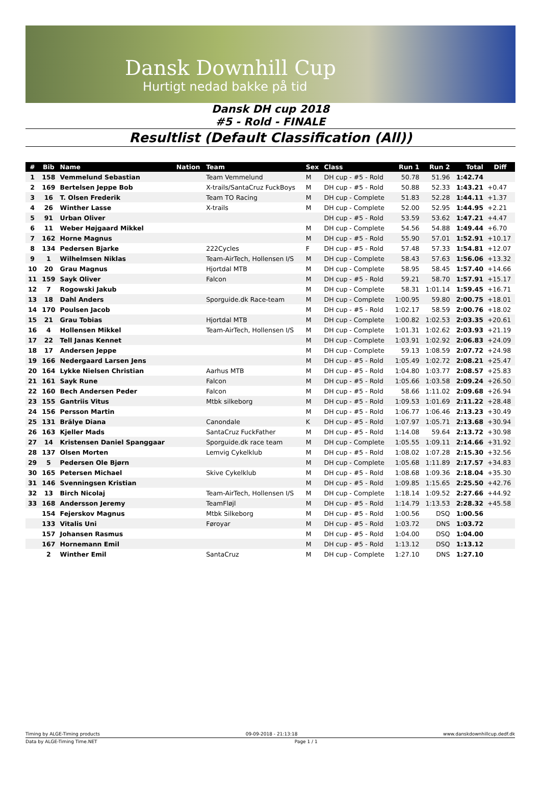Dansk Downhill Cup
Hurtigt nedad bakke på tid
Dansk DH cup 2018
#5 - Rold - FINALE
Resultlist (Default Classification (All))
| # | Bib | Name | Nation | Team | Sex | Class | Run 1 | Run 2 | Total | Diff |
| --- | --- | --- | --- | --- | --- | --- | --- | --- | --- | --- |
| 1 | 158 | Vemmelund Sebastian | | Team Vemmelund | M | DH cup - #5 - Rold | 50.78 | 51.96 | 1:42.74 | |
| 2 | 169 | Bertelsen Jeppe Bob | | X-trails/SantaCruz FuckBoys | M | DH cup - #5 - Rold | 50.88 | 52.33 | 1:43.21 | +0.47 |
| 3 | 16 | T. Olsen Frederik | | Team TO Racing | M | DH cup - Complete | 51.83 | 52.28 | 1:44.11 | +1.37 |
| 4 | 26 | Winther Lasse | | X-trails | M | DH cup - Complete | 52.00 | 52.95 | 1:44.95 | +2.21 |
| 5 | 91 | Urban Oliver | | | | DH cup - #5 - Rold | 53.59 | 53.62 | 1:47.21 | +4.47 |
| 6 | 11 | Weber Højgaard Mikkel | | | M | DH cup - Complete | 54.56 | 54.88 | 1:49.44 | +6.70 |
| 7 | 162 | Horne Magnus | | | M | DH cup - #5 - Rold | 55.90 | 57.01 | 1:52.91 | +10.17 |
| 8 | 134 | Pedersen Bjarke | | 222Cycles | F | DH cup - #5 - Rold | 57.48 | 57.33 | 1:54.81 | +12.07 |
| 9 | 1 | Wilhelmsen Niklas | | Team-AirTech, Hollensen I/S | M | DH cup - Complete | 58.43 | 57.63 | 1:56.06 | +13.32 |
| 10 | 20 | Grau Magnus | | Hjortdal MTB | M | DH cup - Complete | 58.95 | 58.45 | 1:57.40 | +14.66 |
| 11 | 159 | Sayk Oliver | | Falcon | M | DH cup - #5 - Rold | 59.21 | 58.70 | 1:57.91 | +15.17 |
| 12 | 7 | Rogowski Jakub | | | M | DH cup - Complete | 58.31 | 1:01.14 | 1:59.45 | +16.71 |
| 13 | 18 | Dahl Anders | | Sporguide.dk Race-team | M | DH cup - Complete | 1:00.95 | 59.80 | 2:00.75 | +18.01 |
| 14 | 170 | Poulsen Jacob | | | M | DH cup - #5 - Rold | 1:02.17 | 58.59 | 2:00.76 | +18.02 |
| 15 | 21 | Grau Tobias | | Hjortdal MTB | M | DH cup - Complete | 1:00.82 | 1:02.53 | 2:03.35 | +20.61 |
| 16 | 4 | Hollensen Mikkel | | Team-AirTech, Hollensen I/S | M | DH cup - Complete | 1:01.31 | 1:02.62 | 2:03.93 | +21.19 |
| 17 | 22 | Tell Janas Kennet | | | M | DH cup - Complete | 1:03.91 | 1:02.92 | 2:06.83 | +24.09 |
| 18 | 17 | Andersen Jeppe | | | M | DH cup - Complete | 59.13 | 1:08.59 | 2:07.72 | +24.98 |
| 19 | 166 | Nedergaard Larsen Jens | | | M | DH cup - #5 - Rold | 1:05.49 | 1:02.72 | 2:08.21 | +25.47 |
| 20 | 164 | Lykke Nielsen Christian | | Aarhus MTB | M | DH cup - #5 - Rold | 1:04.80 | 1:03.77 | 2:08.57 | +25.83 |
| 21 | 161 | Sayk Rune | | Falcon | M | DH cup - #5 - Rold | 1:05.66 | 1:03.58 | 2:09.24 | +26.50 |
| 22 | 160 | Bech Andersen Peder | | Falcon | M | DH cup - #5 - Rold | 58.66 | 1:11.02 | 2:09.68 | +26.94 |
| 23 | 155 | Gantriis Vitus | | Mtbk silkeborg | M | DH cup - #5 - Rold | 1:09.53 | 1:01.69 | 2:11.22 | +28.48 |
| 24 | 156 | Persson Martin | | | M | DH cup - #5 - Rold | 1:06.77 | 1:06.46 | 2:13.23 | +30.49 |
| 25 | 131 | Brälye Diana | | Canondale | K | DH cup - #5 - Rold | 1:07.97 | 1:05.71 | 2:13.68 | +30.94 |
| 26 | 163 | Kjeller Mads | | SantaCruz FuckFather | M | DH cup - #5 - Rold | 1:14.08 | 59.64 | 2:13.72 | +30.98 |
| 27 | 14 | Kristensen Daniel Spanggaar | | Sporguide.dk race team | M | DH cup - Complete | 1:05.55 | 1:09.11 | 2:14.66 | +31.92 |
| 28 | 137 | Olsen Morten | | Lemvig Cykelklub | M | DH cup - #5 - Rold | 1:08.02 | 1:07.28 | 2:15.30 | +32.56 |
| 29 | 5 | Pedersen Ole Bjørn | | | M | DH cup - Complete | 1:05.68 | 1:11.89 | 2:17.57 | +34.83 |
| 30 | 165 | Petersen Michael | | Skive Cykelklub | M | DH cup - #5 - Rold | 1:08.68 | 1:09.36 | 2:18.04 | +35.30 |
| 31 | 146 | Svenningsen Kristian | | | M | DH cup - #5 - Rold | 1:09.85 | 1:15.65 | 2:25.50 | +42.76 |
| 32 | 13 | Birch Nicolaj | | Team-AirTech, Hollensen I/S | M | DH cup - Complete | 1:18.14 | 1:09.52 | 2:27.66 | +44.92 |
| 33 | 168 | Andersson Jeremy | | TeamFløjl | M | DH cup - #5 - Rold | 1:14.79 | 1:13.53 | 2:28.32 | +45.58 |
| | 154 | Fejerskov Magnus | | Mtbk Silkeborg | M | DH cup - #5 - Rold | 1:00.56 | DSQ | 1:00.56 | |
| | 133 | Vitalis Uni | | Føroyar | M | DH cup - #5 - Rold | 1:03.72 | DNS | 1:03.72 | |
| | 157 | Johansen Rasmus | | | M | DH cup - #5 - Rold | 1:04.00 | DSQ | 1:04.00 | |
| | 167 | Hornemann Emil | | | M | DH cup - #5 - Rold | 1:13.12 | DSQ | 1:13.12 | |
| | 2 | Winther Emil | | SantaCruz | M | DH cup - Complete | 1:27.10 | DNS | 1:27.10 | |
Timing by ALGE-Timing products 09-09-2018 - 21:13:18 www.danskdownhillcup.dedf.dk
Data by ALGE-Timing Time.NET Page 1 / 1